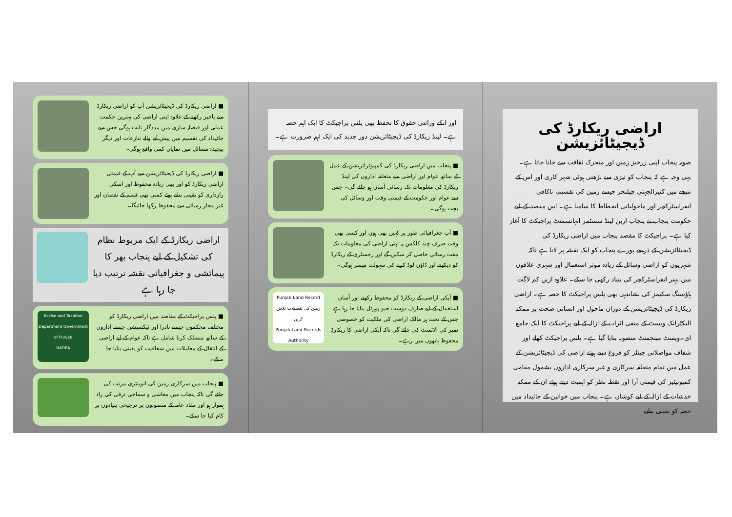اراضی ریکارڈ کی ڈیجیٹائزیشن
صوبہ پنجاب اپنی زرخیز زمین اور متحرک ثقافت سے جانا جاتا ہے۔ یہی وجہ ہے کہ پنجاب کو تیزی سے بڑھتی ہوئی شہر کاری اور اس کے نتیجے میں کثیرالجہتی چیلنجز جیسے زمین کی تقسیم، ناکافی انفراسٹرکچر اور ماحولیاتی انحطاط کا سامنا ہے۔ اس مقصد کے لیے حکومت پنجاب نے پنجاب اربن لینڈ سسٹمز انہانسمنٹ پراجیکٹ کا آغاز کیا ہے۔ پراجیکٹ کا مقصد پنجاب میں اراضی ریکارڈ کی ڈیجیٹائزیشن کے ذریعے پورے پنجاب کو ایک نقشہ پر لانا ہے تاکہ شہریوں کو اراضی وسائل کے زیادہ موثر استعمال اور شہری علاقوں میں بہتر انفراسٹرکچر کی بنیاد رکھی جا سکے۔ علاوہ ازیں کم لاگت ہاؤسنگ سکیمز کی نشاندہی بھی پلس پراجیکٹ کا حصہ ہے۔ اراضی ریکارڈ کی ڈیجیٹائزیشن کے دوران ماحول اور انسانی صحت پر ممکنہ الیکٹرانک ویسٹ کے منفی اثرات کے ازالہ کے لیے پراجیکٹ کا ایک جامع ای۔ویسٹ مینجمنٹ منصوبہ بنایا گیا ہے۔ پلس پراجیکٹ کھلے اور شفاف مواصلاتی چینلز کو فروغ دیتے ہوئے اراضی کی ڈیجیٹائزیشن کے عمل میں تمام متعلقہ سرکاری و غیر سرکاری اداروں بشمول مقامی کمیونیٹیز کی قیمتی آرا اور نقطہ نظر کو اہمیت دیتے ہوئے ان کے ممکنہ خدشات کے ازالہ کے لیے کوشاں ہے۔ پنجاب میں خواتین کے جائیداد میں حصہ کو یقینی بنانے
اور انکے وراثتی حقوق کا تحفظ بھی پلس پراجیکٹ کا ایک اہم حصہ ہے۔ لینڈ ریکارڈ کی ڈیجیٹائزیشن دور جدید کی ایک اہم ضرورت ہے۔
■ پنجاب میں اراضی ریکارڈ کی کمپیوٹرائزیشن کے عمل کے ساتھ عوام اور اراضی سے متعلقہ اداروں کی لینڈ ریکارڈ کی معلومات تک رسائی آسان ہو جائے گی۔ جس سے عوام اور حکومت کے قیمتی وقت اور وسائل کی بچت ہوگی۔
■ آپ جغرافیائی طور پر کہیں بھی ہوں اور کسی بھی وقت صرف چند کلکس پہ اپنی اراضی کی معلومات تک مفت رسائی حاصل کر سکیں گے اور رجسٹری کے ریکارڈ کو دیکھنے اور ڈاؤن لوڈ کرنے کی سہولت میسر ہوگی۔
■ آپکی اراضی کے ریکارڈ کو محفوظ رکھنے اور آسان استعمال کے لیے صارف دوست جیو پورٹل بنایا جا رہا ہے جس کے تحت ہر مالک اراضی کی ملکیت کو خصوصی نمبر کی الاٹمنٹ کی جائے گی تاکہ آپکی اراضی کا ریکارڈ محفوظ ہاتھوں میں رہے۔
Punjab Land Record
زمین کی تفصیلات تلاش کریں
Punjab Land Records Authority
■ اراضی ریکارڈ کی ڈیجیٹائزیشن آپ کو اراضی ریکارڈ سے باخبر رکھنے کے علاوہ اپنی اراضی کی بہترین حکمت عملی اور فیصلہ سازی میں مددگار ثابت ہوگی جس سے جائیداد کی تقسیم میں پیش آنے والے تنازعات اور دیگر پیچیدہ مسائل میں نمایاں کمی واقع ہوگی۔
■ اراضی ریکارڈ کی ڈیجیٹائزیشن سے آپ کے قیمتی اراضی ریکارڈ کو اور بھی زیادہ محفوظ اور اسکی رازداری کو یقینی بناتے ہوئے کسی بھی قسم کے نقصان اور غیر مجاز رسائی سے محفوظ رکھا جائیگا۔
اراضی ریکارڈ کے ایک مربوط نظام کی تشکیل کے لیے پنجاب بھر کا پیمائشی و جغرافیائی نقشہ ترتیب دیا جا رہا ہے
■ پلس پراجیکٹ کے مقاصد میں اراضی ریکارڈ کو مختلف محکموں جیسے نادرا اور ٹیکسیشن جیسے اداروں کے ساتھ منسلک کرنا شامل ہے تاکہ عوام کے لیے اراضی کے انتقال کے معاملات میں شفافیت کو یقینی بنایا جا سکے۔
Excise and Taxation Department Government of Punjab
NADRA
■ پنجاب میں سرکاری زمین کی انوینٹری مرتب کی جائے گی تاکہ پنجاب میں معاشی و سماجی ترقی کی راہ ہموار ہو اور مفاد عامہ کے منصوبوں پر ترجیحی بنیادوں پر کام کیا جا سکے۔